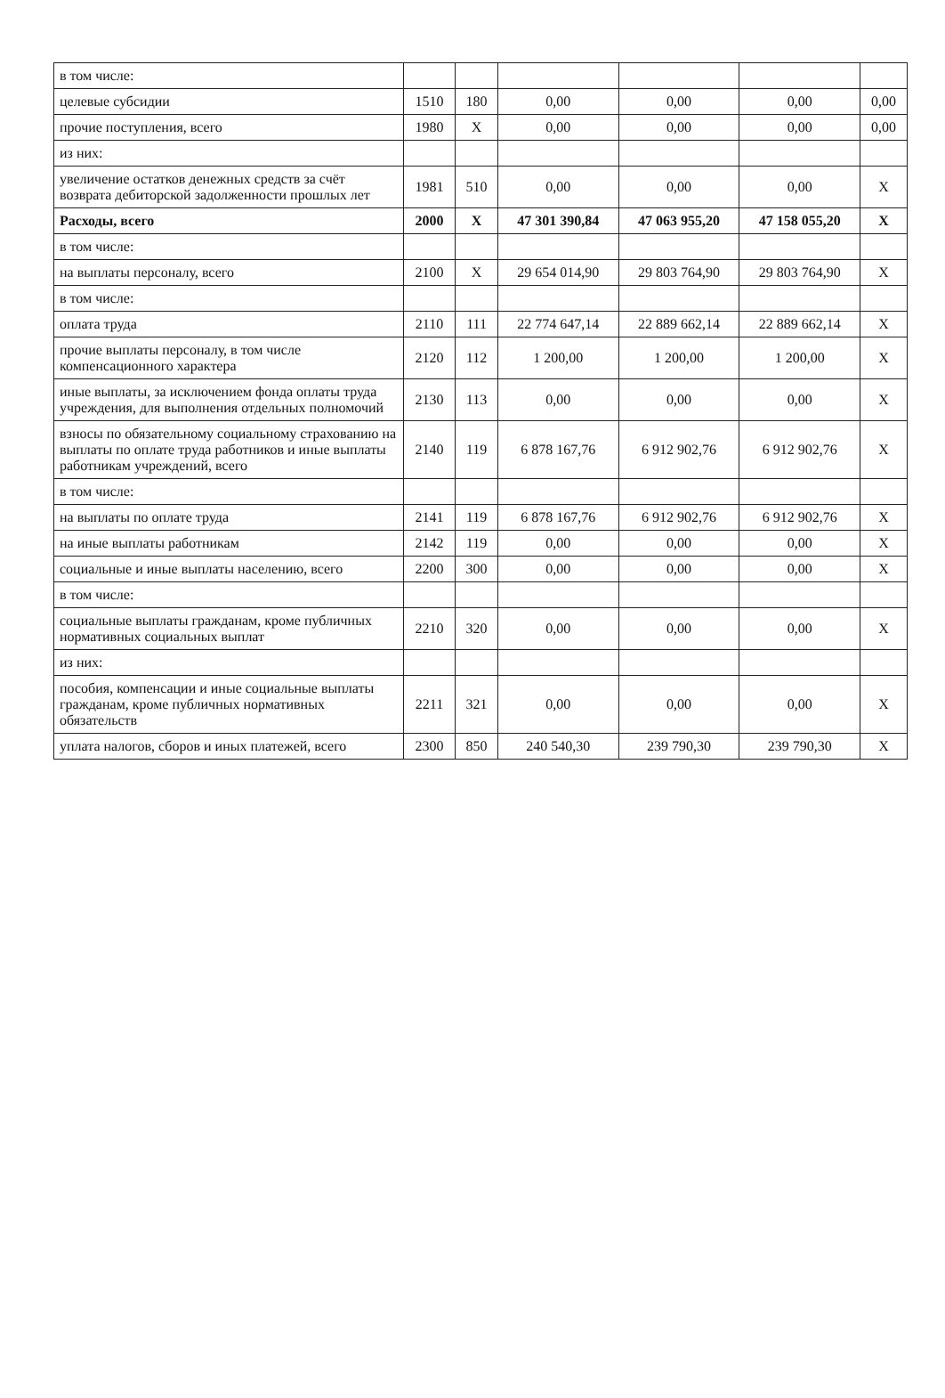| в том числе: | | | | | | |
| целевые субсидии | 1510 | 180 | 0,00 | 0,00 | 0,00 | 0,00 |
| прочие поступления, всего | 1980 | X | 0,00 | 0,00 | 0,00 | 0,00 |
| из них: | | | | | | |
| увеличение остатков денежных средств за счёт возврата дебиторской задолженности прошлых лет | 1981 | 510 | 0,00 | 0,00 | 0,00 | X |
| Расходы, всего | 2000 | X | 47 301 390,84 | 47 063 955,20 | 47 158 055,20 | X |
| в том числе: | | | | | | |
| на выплаты персоналу, всего | 2100 | X | 29 654 014,90 | 29 803 764,90 | 29 803 764,90 | X |
| в том числе: | | | | | | |
| оплата труда | 2110 | 111 | 22 774 647,14 | 22 889 662,14 | 22 889 662,14 | X |
| прочие выплаты персоналу, в том числе компенсационного характера | 2120 | 112 | 1 200,00 | 1 200,00 | 1 200,00 | X |
| иные выплаты, за исключением фонда оплаты труда учреждения, для выполнения отдельных полномочий | 2130 | 113 | 0,00 | 0,00 | 0,00 | X |
| взносы по обязательному социальному страхованию на выплаты по оплате труда работников и иные выплаты работникам учреждений, всего | 2140 | 119 | 6 878 167,76 | 6 912 902,76 | 6 912 902,76 | X |
| в том числе: | | | | | | |
| на выплаты по оплате труда | 2141 | 119 | 6 878 167,76 | 6 912 902,76 | 6 912 902,76 | X |
| на иные выплаты работникам | 2142 | 119 | 0,00 | 0,00 | 0,00 | X |
| социальные и иные выплаты населению, всего | 2200 | 300 | 0,00 | 0,00 | 0,00 | X |
| в том числе: | | | | | | |
| социальные выплаты гражданам, кроме публичных нормативных социальных выплат | 2210 | 320 | 0,00 | 0,00 | 0,00 | X |
| из них: | | | | | | |
| пособия, компенсации и иные социальные выплаты гражданам, кроме публичных нормативных обязательств | 2211 | 321 | 0,00 | 0,00 | 0,00 | X |
| уплата налогов, сборов и иных платежей, всего | 2300 | 850 | 240 540,30 | 239 790,30 | 239 790,30 | X |